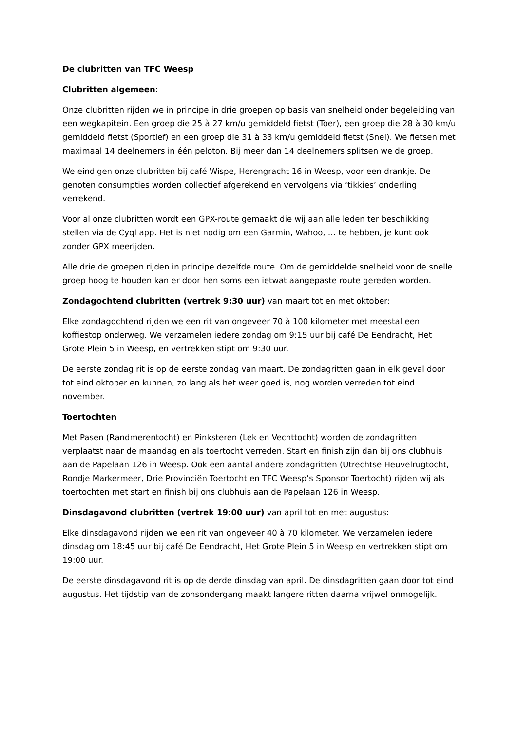De clubritten van TFC Weesp
Clubritten algemeen:
Onze clubritten rijden we in principe in drie groepen op basis van snelheid onder begeleiding van een wegkapitein. Een groep die 25 à 27 km/u gemiddeld fietst (Toer), een groep die 28 à 30 km/u gemiddeld fietst (Sportief) en een groep die 31 à 33 km/u gemiddeld fietst (Snel). We fietsen met maximaal 14 deelnemers in één peloton. Bij meer dan 14 deelnemers splitsen we de groep.
We eindigen onze clubritten bij café Wispe, Herengracht 16 in Weesp, voor een drankje. De genoten consumpties worden collectief afgerekend en vervolgens via ‘tikkies’ onderling verrekend.
Voor al onze clubritten wordt een GPX-route gemaakt die wij aan alle leden ter beschikking stellen via de Cyql app. Het is niet nodig om een Garmin, Wahoo, … te hebben, je kunt ook zonder GPX meerijden.
Alle drie de groepen rijden in principe dezelfde route. Om de gemiddelde snelheid voor de snelle groep hoog te houden kan er door hen soms een ietwat aangepaste route gereden worden.
Zondagochtend clubritten (vertrek 9:30 uur) van maart tot en met oktober:
Elke zondagochtend rijden we een rit van ongeveer 70 à 100 kilometer met meestal een koffiestop onderweg. We verzamelen iedere zondag om 9:15 uur bij café De Eendracht, Het Grote Plein 5 in Weesp, en vertrekken stipt om 9:30 uur.
De eerste zondag rit is op de eerste zondag van maart. De zondagritten gaan in elk geval door tot eind oktober en kunnen, zo lang als het weer goed is, nog worden verreden tot eind november.
Toertochten
Met Pasen (Randmerentocht) en Pinksteren (Lek en Vechttocht) worden de zondagritten verplaatst naar de maandag en als toertocht verreden. Start en finish zijn dan bij ons clubhuis aan de Papelaan 126 in Weesp. Ook een aantal andere zondagritten (Utrechtse Heuvelrugtocht, Rondje Markermeer, Drie Provinciën Toertocht en TFC Weesp’s Sponsor Toertocht) rijden wij als toertochten met start en finish bij ons clubhuis aan de Papelaan 126 in Weesp.
Dinsdagavond clubritten (vertrek 19:00 uur) van april tot en met augustus:
Elke dinsdagavond rijden we een rit van ongeveer 40 à 70 kilometer. We verzamelen iedere dinsdag om 18:45 uur bij café De Eendracht, Het Grote Plein 5 in Weesp en vertrekken stipt om 19:00 uur.
De eerste dinsdagavond rit is op de derde dinsdag van april. De dinsdagritten gaan door tot eind augustus. Het tijdstip van de zonsondergang maakt langere ritten daarna vrijwel onmogelijk.